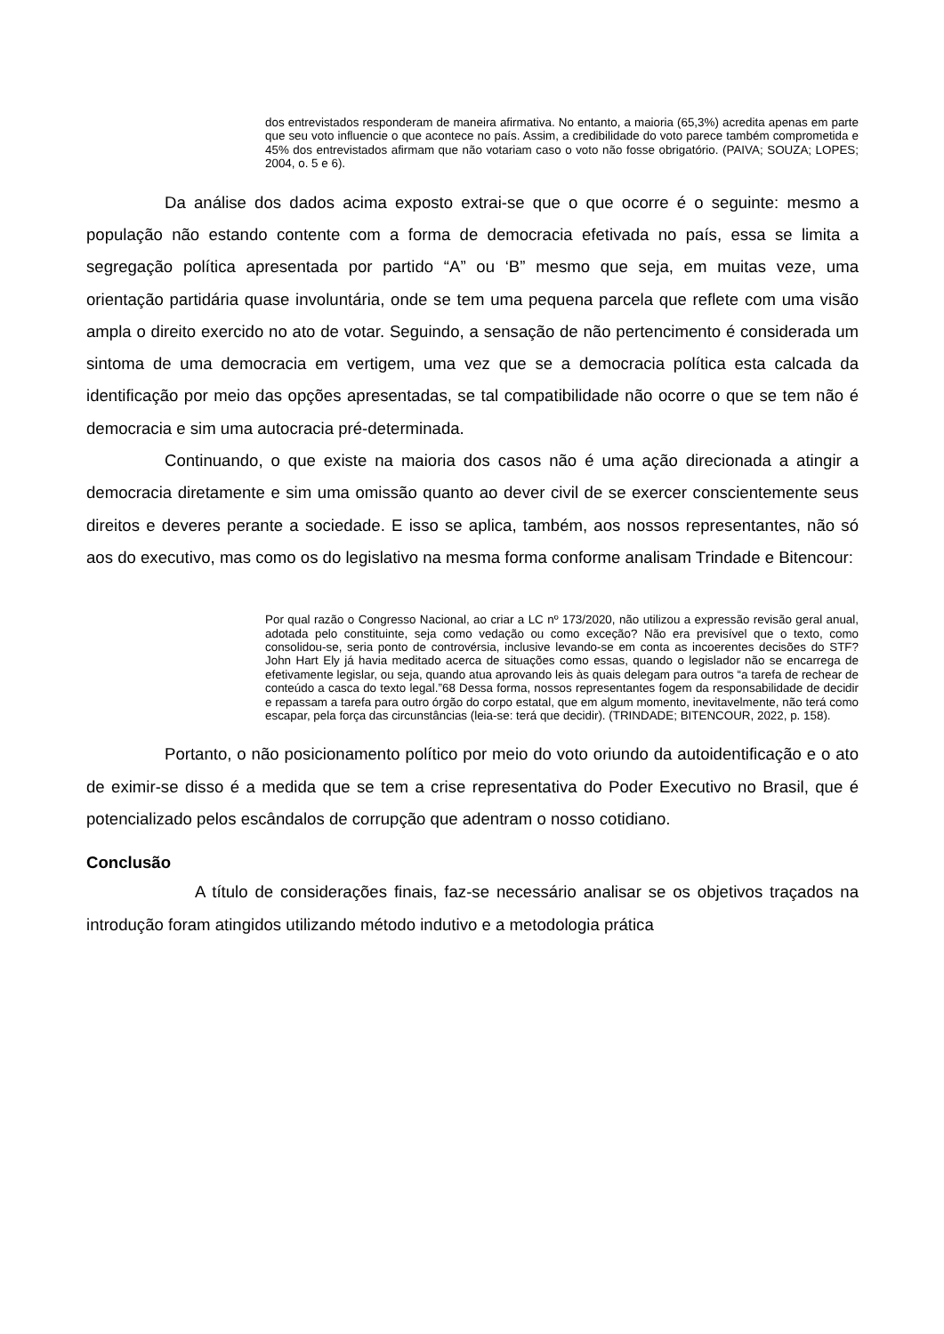dos entrevistados responderam de maneira afirmativa. No entanto, a maioria (65,3%) acredita apenas em parte que seu voto influencie o que acontece no país. Assim, a credibilidade do voto parece também comprometida e 45% dos entrevistados afirmam que não votariam caso o voto não fosse obrigatório. (PAIVA; SOUZA; LOPES; 2004, o. 5 e 6).
Da análise dos dados acima exposto extrai-se que o que ocorre é o seguinte: mesmo a população não estando contente com a forma de democracia efetivada no país, essa se limita a segregação política apresentada por partido “A” ou ‘B” mesmo que seja, em muitas veze, uma orientação partidária quase involuntária, onde se tem uma pequena parcela que reflete com uma visão ampla o direito exercido no ato de votar. Seguindo, a sensação de não pertencimento é considerada um sintoma de uma democracia em vertigem, uma vez que se a democracia política esta calcada da identificação por meio das opções apresentadas, se tal compatibilidade não ocorre o que se tem não é democracia e sim uma autocracia pré-determinada.
Continuando, o que existe na maioria dos casos não é uma ação direcionada a atingir a democracia diretamente e sim uma omissão quanto ao dever civil de se exercer conscientemente seus direitos e deveres perante a sociedade. E isso se aplica, também, aos nossos representantes, não só aos do executivo, mas como os do legislativo na mesma forma conforme analisam Trindade e Bitencour:
Por qual razão o Congresso Nacional, ao criar a LC nº 173/2020, não utilizou a expressão revisão geral anual, adotada pelo constituinte, seja como vedação ou como exceção? Não era previsível que o texto, como consolidou-se, seria ponto de controvérsia, inclusive levando-se em conta as incoerentes decisões do STF? John Hart Ely já havia meditado acerca de situações como essas, quando o legislador não se encarrega de efetivamente legislar, ou seja, quando atua aprovando leis às quais delegam para outros “a tarefa de rechear de conteúdo a casca do texto legal.”68 Dessa forma, nossos representantes fogem da responsabilidade de decidir e repassam a tarefa para outro órgão do corpo estatal, que em algum momento, inevitavelmente, não terá como escapar, pela força das circunstâncias (leia-se: terá que decidir). (TRINDADE; BITENCOUR, 2022, p. 158).
Portanto, o não posicionamento político por meio do voto oriundo da autoidentificação e o ato de eximir-se disso é a medida que se tem a crise representativa do Poder Executivo no Brasil, que é potencializado pelos escândalos de corrupção que adentram o nosso cotidiano.
Conclusão
A título de considerações finais, faz-se necessário analisar se os objetivos traçados na introdução foram atingidos utilizando método indutivo e a metodologia prática